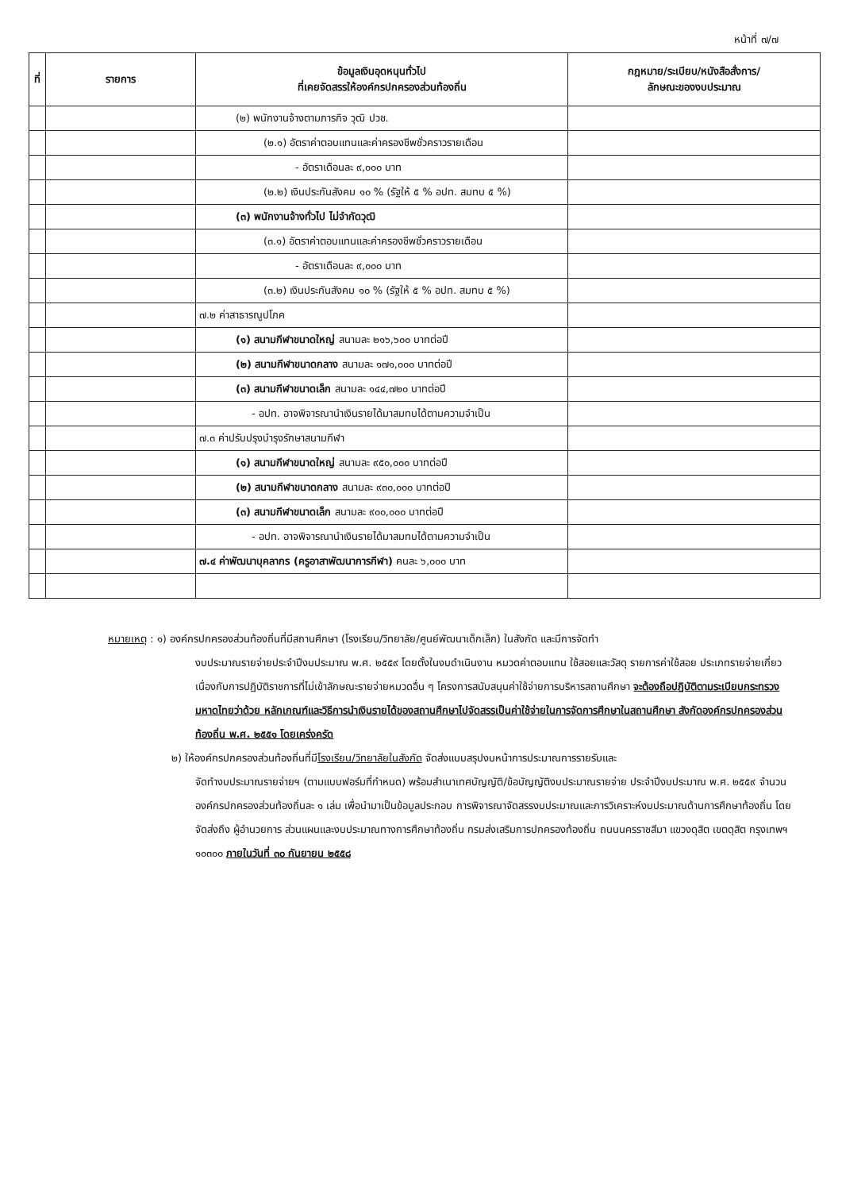หน้าที่ ๗/๗
| ที่ | รายการ | ข้อมูลเงินอุดหนุนทั่วไป ที่เคยจัดสรรให้องค์กรปกครองส่วนท้องถิ่น | กฎหมาย/ระเบียบ/หนังสือสั่งการ/ ลักษณะของงบประมาณ |
| --- | --- | --- | --- |
| | | (๒) พนักงานจ้างตามภารกิจ วุฒิ ปวช. | |
| | | (๒.๑) อัตราค่าตอบแทนและค่าครองชีพชั่วคราวรายเดือน | |
| | | - อัตราเดือนละ ๙,๐๐๐ บาท | |
| | | (๒.๒) เงินประกันสังคม ๑๐ % (รัฐให้ ๕ % อปท. สมทบ ๕ %) | |
| | | (๓) พนักงานจ้างทั่วไป ไม่จำกัดวุฒิ | |
| | | (๓.๑) อัตราค่าตอบแทนและค่าครองชีพชั่วคราวรายเดือน | |
| | | - อัตราเดือนละ ๙,๐๐๐ บาท | |
| | | (๓.๒) เงินประกันสังคม ๑๐ % (รัฐให้ ๕ % อปท. สมทบ ๕ %) | |
| | | ๗.๒ ค่าสาธารณูปโภค | |
| | | (๑) สนามกีฬาขนาดใหญ่ สนามละ ๒๑๖,๖๐๐ บาทต่อปี | |
| | | (๒) สนามกีฬาขนาดกลาง สนามละ ๑๗๑,๐๐๐ บาทต่อปี | |
| | | (๓) สนามกีฬาขนาดเล็ก สนามละ ๑๔๔,๗๒๐ บาทต่อปี | |
| | | - อปท. อาจพิจารณานำเงินรายได้มาสมทบได้ตามความจำเป็น | |
| | | ๗.๓ ค่าปรับปรุงบำรุงรักษาสนามกีฬา | |
| | | (๑) สนามกีฬาขนาดใหญ่ สนามละ ๙๕๐,๐๐๐ บาทต่อปี | |
| | | (๒) สนามกีฬาขนาดกลาง สนามละ ๙๓๐,๐๐๐ บาทต่อปี | |
| | | (๓) สนามกีฬาขนาดเล็ก สนามละ ๙๐๐,๐๐๐ บาทต่อปี | |
| | | - อปท. อาจพิจารณานำเงินรายได้มาสมทบได้ตามความจำเป็น | |
| | | ๗.๔ ค่าพัฒนาบุคลากร (ครูอาสาพัฒนาการกีฬา) คนละ ๖,๐๐๐ บาท | |
หมายเหตุ : ๑) องค์กรปกครองส่วนท้องถิ่นที่มีสถานศึกษา (โรงเรียน/วิทยาลัย/ศูนย์พัฒนาเด็กเล็ก) ในสังกัด และมีการจัดทำ
งบประมาณรายจ่ายประจำปีงบประมาณ พ.ศ. ๒๕๕๙ โดยตั้งในงบดำเนินงาน หมวดค่าตอบแทน ใช้สอยและวัสดุ รายการค่าใช้สอย ประเภทรายจ่ายเกี่ยวเนื่องกับการปฏิบัติราชการที่ไม่เข้าลักษณะรายจ่ายหมวดอื่น ๆ โครงการสนับสนุนค่าใช้จ่ายการบริหารสถานศึกษา จะต้องถือปฏิบัติตามระเบียบกระทรวงมหาดไทยว่าด้วย หลักเกณฑ์และวิธีการนำเงินรายได้ของสถานศึกษาไปจัดสรรเป็นค่าใช้จ่ายในการจัดการศึกษาในสถานศึกษา สังกัดองค์กรปกครองส่วนท้องถิ่น พ.ศ. ๒๕๕๑ โดยเคร่งครัด
๒) ให้องค์กรปกครองส่วนท้องถิ่นที่มีโรงเรียน/วิทยาลัยในสังกัด จัดส่งแบบสรุปงบหน้าการประมาณการรายรับและ
จัดทำงบประมาณรายจ่ายฯ (ตามแบบฟอร์มที่กำหนด) พร้อมสำเนาเทศบัญญัติ/ข้อบัญญัติงบประมาณรายจ่าย ประจำปีงบประมาณ พ.ศ. ๒๕๕๙ จำนวนองค์กรปกครองส่วนท้องถิ่นละ ๑ เล่ม เพื่อนำมาเป็นข้อมูลประกอบ การพิจารณาจัดสรรงบประมาณและการวิเคราะห์งบประมาณด้านการศึกษาท้องถิ่น โดยจัดส่งถึง ผู้อำนวยการ ส่วนแผนและงบประมาณทางการศึกษาท้องถิ่น กรมส่งเสริมการปกครองท้องถิ่น ถนนนครราชสีมา แขวงดุสิต เขตดุสิต กรุงเทพฯ ๑๐๓๐๐ ภายในวันที่ ๓๐ กันยายน ๒๕๕๘